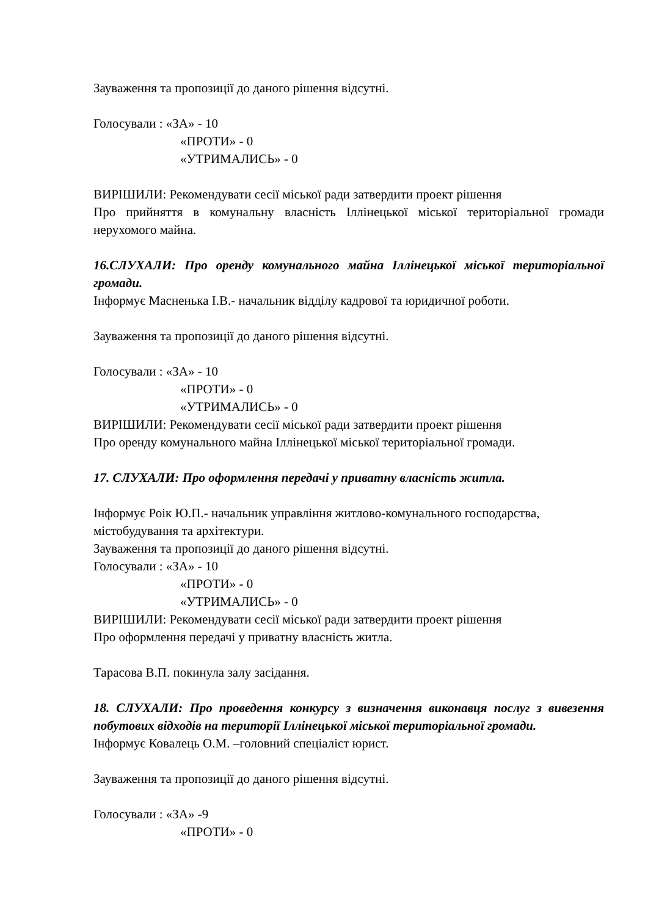Зауваження та пропозиції до даного рішення відсутні.
Голосували : «ЗА» - 10
«ПРОТИ» - 0
«УТРИМАЛИСЬ» - 0
ВИРІШИЛИ: Рекомендувати сесії міської ради затвердити проект рішення
Про прийняття в комунальну власність Іллінецької міської територіальної громади нерухомого майна.
16.СЛУХАЛИ: Про оренду комунального майна Іллінецької міської територіальної громади.
Інформує Масненька І.В.- начальник відділу кадрової та юридичної роботи.
Зауваження та пропозиції до даного рішення відсутні.
Голосували : «ЗА» - 10
«ПРОТИ» - 0
«УТРИМАЛИСЬ» - 0
ВИРІШИЛИ: Рекомендувати сесії міської ради затвердити проект рішення
Про оренду комунального майна Іллінецької міської територіальної громади.
17. СЛУХАЛИ: Про оформлення передачі у приватну власність житла.
Інформує Роік Ю.П.- начальник управління житлово-комунального господарства, містобудування та архітектури.
Зауваження та пропозиції до даного рішення відсутні.
Голосували : «ЗА» - 10
«ПРОТИ» - 0
«УТРИМАЛИСЬ» - 0
ВИРІШИЛИ: Рекомендувати сесії міської ради затвердити проект рішення
Про оформлення передачі у приватну власність житла.
Тарасова В.П. покинула залу засідання.
18. СЛУХАЛИ: Про проведення конкурсу з визначення виконавця послуг з вивезення побутових відходів на території Іллінецької міської територіальної громади.
Інформує Ковалець О.М. –головний спеціаліст юрист.
Зауваження та пропозиції до даного рішення відсутні.
Голосували : «ЗА» -9
«ПРОТИ» - 0